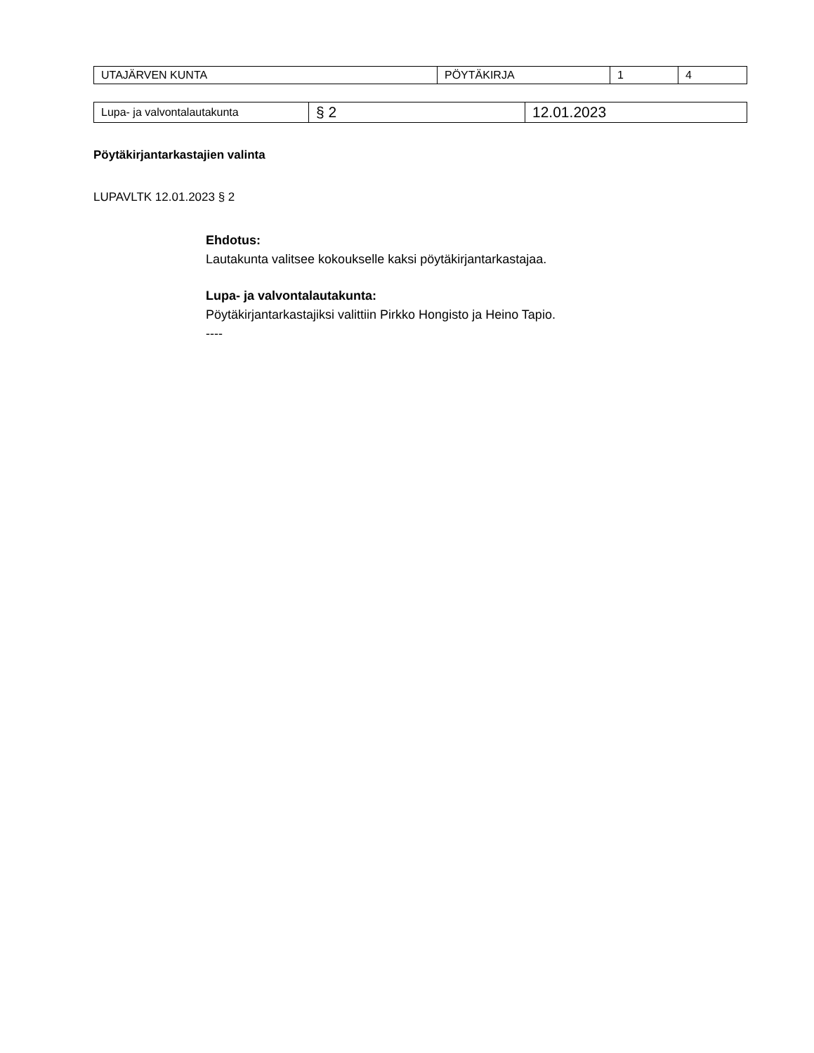| UTAJÄRVEN KUNTA | PÖYTÄKIRJA | 1 | 4 |
| Lupa- ja valvontalautakunta | § 2 | 12.01.2023 |
Pöytäkirjantarkastajien valinta
LUPAVLTK 12.01.2023 § 2
Ehdotus:
Lautakunta valitsee kokoukselle kaksi pöytäkirjantarkastajaa.
Lupa- ja valvontalautakunta:
Pöytäkirjantarkastajiksi valittiin Pirkko Hongisto ja Heino Tapio.
----